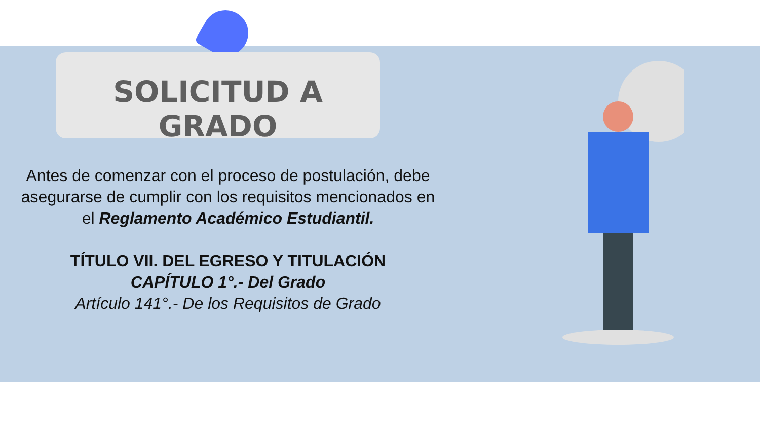SOLICITUD A GRADO
Antes de comenzar con el proceso de postulación, debe
asegurarse de cumplir con los requisitos mencionados en
el Reglamento Académico Estudiantil.
TÍTULO VII. DEL EGRESO Y TITULACIÓN
CAPÍTULO 1°.- Del Grado
Artículo 141°.- De los Requisitos de Grado